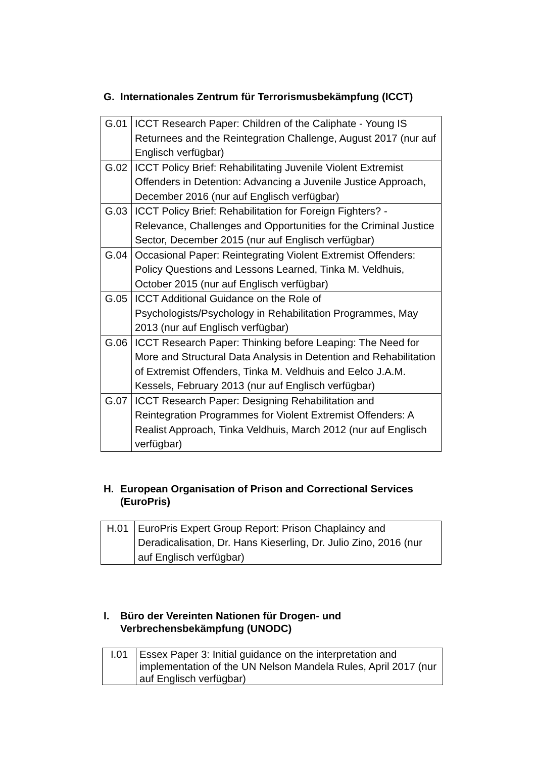G. Internationales Zentrum für Terrorismusbekämpfung (ICCT)
| G.01 | ICCT Research Paper: Children of the Caliphate - Young IS Returnees and the Reintegration Challenge, August 2017 (nur auf Englisch verfügbar) |
| G.02 | ICCT Policy Brief: Rehabilitating Juvenile Violent Extremist Offenders in Detention: Advancing a Juvenile Justice Approach, December 2016 (nur auf Englisch verfügbar) |
| G.03 | ICCT Policy Brief: Rehabilitation for Foreign Fighters? - Relevance, Challenges and Opportunities for the Criminal Justice Sector, December 2015 (nur auf Englisch verfügbar) |
| G.04 | Occasional Paper: Reintegrating Violent Extremist Offenders: Policy Questions and Lessons Learned, Tinka M. Veldhuis, October 2015 (nur auf Englisch verfügbar) |
| G.05 | ICCT Additional Guidance on the Role of Psychologists/Psychology in Rehabilitation Programmes, May 2013 (nur auf Englisch verfügbar) |
| G.06 | ICCT Research Paper: Thinking before Leaping: The Need for More and Structural Data Analysis in Detention and Rehabilitation of Extremist Offenders, Tinka M. Veldhuis and Eelco J.A.M. Kessels, February 2013 (nur auf Englisch verfügbar) |
| G.07 | ICCT Research Paper: Designing Rehabilitation and Reintegration Programmes for Violent Extremist Offenders: A Realist Approach, Tinka Veldhuis, March 2012 (nur auf Englisch verfügbar) |
H. European Organisation of Prison and Correctional Services (EuroPris)
| H.01 | EuroPris Expert Group Report: Prison Chaplaincy and Deradicalisation, Dr. Hans Kieserling, Dr. Julio Zino, 2016 (nur auf Englisch verfügbar) |
I. Büro der Vereinten Nationen für Drogen- und Verbrechensbekämpfung (UNODC)
| I.01 | Essex Paper 3: Initial guidance on the interpretation and implementation of the UN Nelson Mandela Rules, April 2017 (nur auf Englisch verfügbar) |